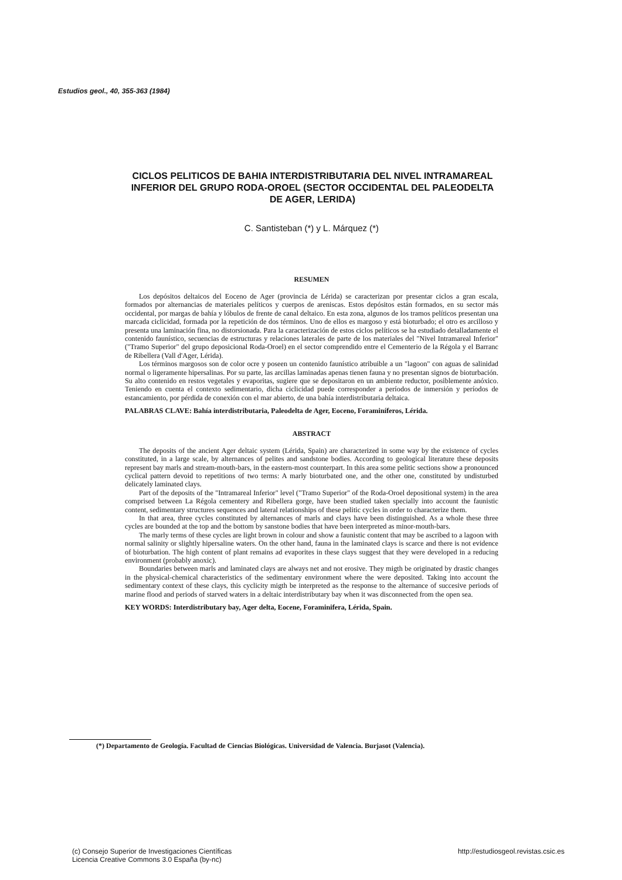Estudios geol., 40, 355-363 (1984)
CICLOS PELITICOS DE BAHIA INTERDISTRIBUTARIA DEL NIVEL INTRAMAREAL INFERIOR DEL GRUPO RODA-OROEL (SECTOR OCCIDENTAL DEL PALEODELTA DE AGER, LERIDA)
C. Santisteban (*) y L. Márquez (*)
RESUMEN
Los depósitos deltaicos del Eoceno de Ager (provincia de Lérida) se caracterizan por presentar ciclos a gran escala, formados por alternancias de materiales pelíticos y cuerpos de areniscas. Estos depósitos están formados, en su sector más occidental, por margas de bahía y lóbulos de frente de canal deltaico. En esta zona, algunos de los tramos pelíticos presentan una marcada ciclicidad, formada por la repetición de dos términos. Uno de ellos es margoso y está bioturbado; el otro es arcilloso y presenta una laminación fina, no distorsionada. Para la caracterización de estos ciclos pelíticos se ha estudiado detalladamente el contenido faunístico, secuencias de estructuras y relaciones laterales de parte de los materiales del "Nivel Intramareal Inferior" ("Tramo Superior" del grupo deposicional Roda-Oroel) en el sector comprendido entre el Cementerio de la Régola y el Barranc de Ribellera (Vall d'Ager, Lérida).
Los términos margosos son de color ocre y poseen un contenido faunístico atribuible a un "lagoon" con aguas de salinidad normal o ligeramente hipersalinas. Por su parte, las arcillas laminadas apenas tienen fauna y no presentan signos de bioturbación. Su alto contenido en restos vegetales y evaporitas, sugiere que se depositaron en un ambiente reductor, posiblemente anóxico. Teniendo en cuenta el contexto sedimentario, dicha ciclicidad puede corresponder a períodos de inmersión y períodos de estancamiento, por pérdida de conexión con el mar abierto, de una bahía interdistributaria deltaica.
PALABRAS CLAVE: Bahía interdistributaria, Paleodelta de Ager, Eoceno, Foraminíferos, Lérida.
ABSTRACT
The deposits of the ancient Ager deltaic system (Lérida, Spain) are characterized in some way by the existence of cycles constituted, in a large scale, by alternances of pelites and sandstone bodies. According to geological literature these deposits represent bay marls and stream-mouth-bars, in the eastern-most counterpart. In this area some pelitic sections show a pronounced cyclical pattern devoid to repetitions of two terms: A marly bioturbated one, and the other one, constituted by undisturbed delicately laminated clays.
Part of the deposits of the "Intramareal Inferior" level ("Tramo Superior" of the Roda-Oroel depositional system) in the area comprised between La Régola cementery and Ribellera gorge, have been studied taken specially into account the faunistic content, sedimentary structures sequences and lateral relationships of these pelitic cycles in order to characterize them.
In that area, three cycles constituted by alternances of marls and clays have been distinguished. As a whole these three cycles are bounded at the top and the bottom by sanstone bodies that have been interpreted as minor-mouth-bars.
The marly terms of these cycles are light brown in colour and show a faunistic content that may be ascribed to a lagoon with normal salinity or slightly hipersaline waters. On the other hand, fauna in the laminated clays is scarce and there is not evidence of bioturbation. The high content of plant remains ad evaporites in these clays suggest that they were developed in a reducing environment (probably anoxic).
Boundaries between marls and laminated clays are always net and not erosive. They migth be originated by drastic changes in the physical-chemical characteristics of the sedimentary environment where the were deposited. Taking into account the sedimentary context of these clays, this cyclicity migth be interpreted as the response to the alternance of succesive periods of marine flood and periods of starved waters in a deltaic interdistributary bay when it was disconnected from the open sea.
KEY WORDS: Interdistributary bay, Ager delta, Eocene, Foraminifera, Lérida, Spain.
(*) Departamento de Geología. Facultad de Ciencias Biológicas. Universidad de Valencia. Burjasot (Valencia).
(c) Consejo Superior de Investigaciones Científicas
Licencia Creative Commons 3.0 España (by-nc)
http://estudiosgeol.revistas.csic.es